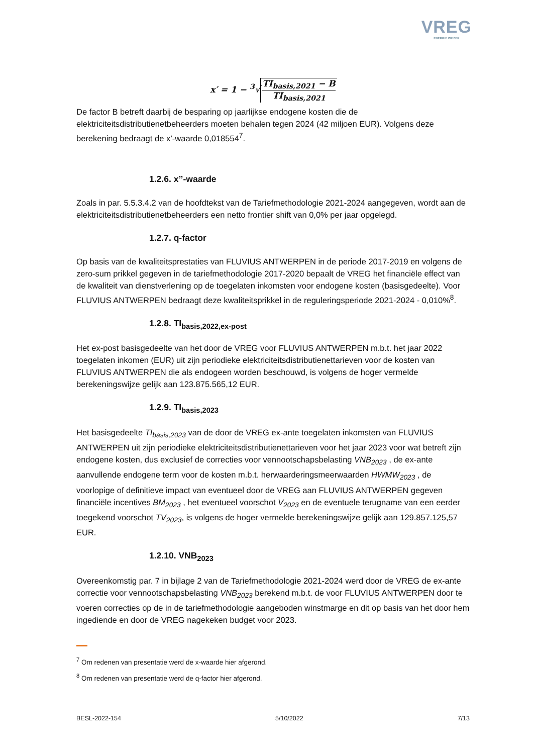VREG
ENERGIE WIJZER
x′ = 1 − <sup>3</sup>√ TI<sub>basis,2021</sub> − B TI<sub>basis,2021</sub>
De factor B betreft daarbij de besparing op jaarlijkse endogene kosten die de elektriciteitsdistributienetbeheerders moeten behalen tegen 2024 (42 miljoen EUR). Volgens deze berekening bedraagt de x’-waarde 0,018554<sup>7</sup>.
1.2.6. x’’-waarde
Zoals in par. 5.5.3.4.2 van de hoofdtekst van de Tariefmethodologie 2021-2024 aangegeven, wordt aan de elektriciteitsdistributienetbeheerders een netto frontier shift van 0,0% per jaar opgelegd.
1.2.7. q-factor
Op basis van de kwaliteitsprestaties van FLUVIUS ANTWERPEN in de periode 2017-2019 en volgens de zero-sum prikkel gegeven in de tariefmethodologie 2017-2020 bepaalt de VREG het financiële effect van de kwaliteit van dienstverlening op de toegelaten inkomsten voor endogene kosten (basisgedeelte). Voor FLUVIUS ANTWERPEN bedraagt deze kwaliteitsprikkel in de reguleringsperiode 2021-2024 - 0,010%<sup>8</sup>.
1.2.8. TI<sub>basis,2022,ex-post</sub>
Het ex-post basisgedeelte van het door de VREG voor FLUVIUS ANTWERPEN m.b.t. het jaar 2022 toegelaten inkomen (EUR) uit zijn periodieke elektriciteitsdistributienettarieven voor de kosten van FLUVIUS ANTWERPEN die als endogeen worden beschouwd, is volgens de hoger vermelde berekeningswijze gelijk aan 123.875.565,12 EUR.
1.2.9. TI<sub>basis,2023</sub>
Het basisgedeelte TI<sub>basis,2023</sub> van de door de VREG ex-ante toegelaten inkomsten van FLUVIUS ANTWERPEN uit zijn periodieke elektriciteitsdistributienettarieven voor het jaar 2023 voor wat betreft zijn endogene kosten, dus exclusief de correcties voor vennootschapsbelasting VNB<sub>2023</sub> , de ex-ante aanvullende endogene term voor de kosten m.b.t. herwaarderingsmeerwaarden HWMW<sub>2023</sub> , de voorlopige of definitieve impact van eventueel door de VREG aan FLUVIUS ANTWERPEN gegeven financiële incentives BM<sub>2023</sub> , het eventueel voorschot V<sub>2023</sub> en de eventuele terugname van een eerder toegekend voorschot TV<sub>2023</sub>, is volgens de hoger vermelde berekeningswijze gelijk aan 129.857.125,57 EUR.
1.2.10. VNB<sub>2023</sub>
Overeenkomstig par. 7 in bijlage 2 van de Tariefmethodologie 2021-2024 werd door de VREG de ex-ante correctie voor vennootschapsbelasting VNB<sub>2023</sub> berekend m.b.t. de voor FLUVIUS ANTWERPEN door te voeren correcties op de in de tariefmethodologie aangeboden winstmarge en dit op basis van het door hem ingediende en door de VREG nagekeken budget voor 2023.
<sup>7</sup> Om redenen van presentatie werd de x-waarde hier afgerond.
<sup>8</sup> Om redenen van presentatie werd de q-factor hier afgerond.
BESL-2022-154 5/10/2022 7/13